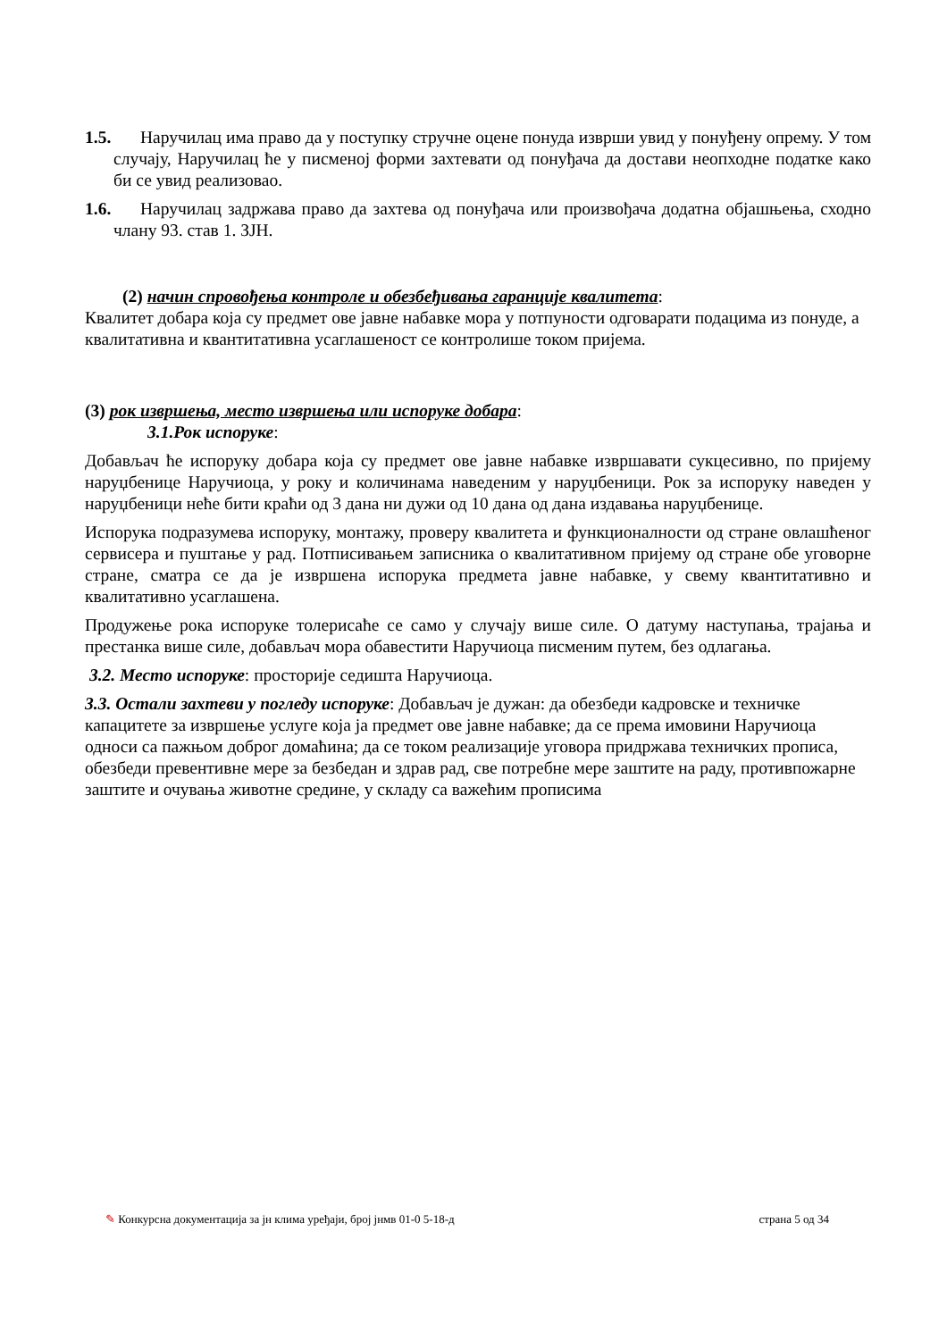1.5. Наручилац има право да у поступку стручне оцене понуда изврши увид у понуђену опрему. У том случају, Наручилац ће у писменој форми захтевати од понуђача да достави неопходне податке како би се увид реализовао.
1.6. Наручилац задржава право да захтева од понуђача или произвођача додатна објашњења, сходно члану 93. став 1. ЗЈН.
(2) начин спровођења контроле и обезбеђивања гаранције квалитета:
Квалитет добара која су предмет ове јавне набавке мора у потпуности одговарати подацима из понуде, а квалитативна и квантитативна усаглашеност се контролише током пријема.
(3) рок извршења, место извршења или испоруке добара:
3.1.Рок испоруке:
Добављач ће испоруку добара која су предмет ове јавне набавке извршавати сукцесивно, по пријему наруџбенице Наручиоца, у року и количинама наведеним у наруџбеници. Рок за испоруку наведен у наруџбеници неће бити краћи од 3 дана ни дужи од 10 дана од дана издавања наруџбенице.
Испорука подразумева испоруку, монтажу, проверу квалитета и функционалности од стране овлашћеног сервисера и пуштање у рад. Потписивањем записника о квалитативном пријему од стране обе уговорне стране, сматра се да је извршена испорука предмета јавне набавке, у свему квантитативно и квалитативно усаглашена.
Продужење рока испоруке толерисаће се само у случају више силе. О датуму наступања, трајања и престанка више силе, добављач мора обавестити Наручиоца писменим путем, без одлагања.
3.2. Место испоруке: просторије седишта Наручиоца.
3.3. Остали захтеви у погледу испоруке: Добављач је дужан: да обезбеди кадровске и техничке капацитете за извршење услуге која ја предмет ове јавне набавке; да се према имовини Наручиоца односи са пажњом доброг домаћина; да се током реализације уговора придржава техничких прописа, обезбеди превентивне мере за безбедан и здрав рад, све потребне мере заштите на раду, противпожарне заштите и очувања животне средине, у складу са важећим прописима
✎ Конкурсна документација за јн клима уређаји, број јнмв 01-0 5-18-д страна 5 од 34